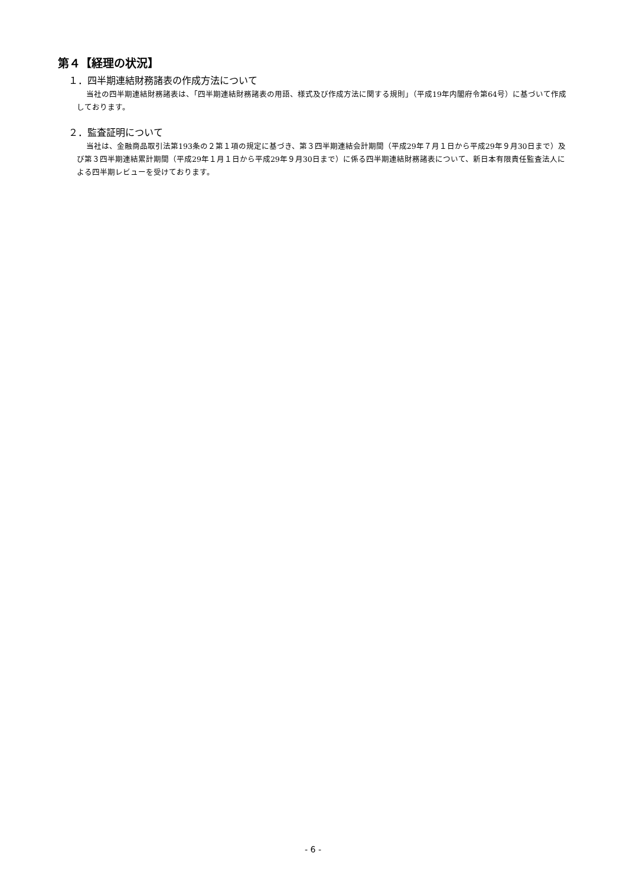第４【経理の状況】
１．四半期連結財務諸表の作成方法について
当社の四半期連結財務諸表は、「四半期連結財務諸表の用語、様式及び作成方法に関する規則」（平成19年内閣府令第64号）に基づいて作成しております。
２．監査証明について
当社は、金融商品取引法第193条の２第１項の規定に基づき、第３四半期連結会計期間（平成29年７月１日から平成29年９月30日まで）及び第３四半期連結累計期間（平成29年１月１日から平成29年９月30日まで）に係る四半期連結財務諸表について、新日本有限責任監査法人による四半期レビューを受けております。
- 6 -